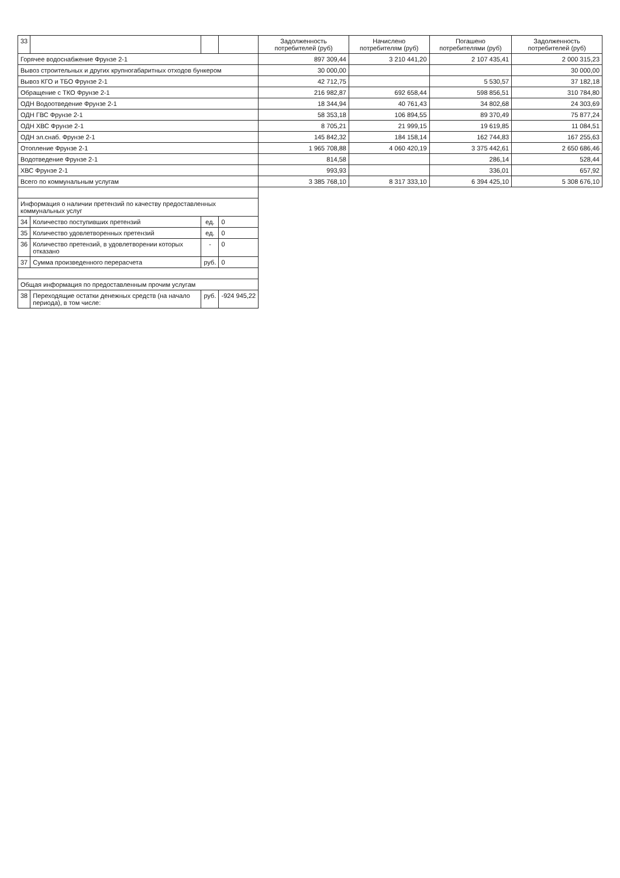| 33 | | | | Задолженность потребителей (руб) | Начислено потребителям (руб) | Погашено потребителями (руб) | Задолженность потребителей (руб) |
| --- | --- | --- | --- | --- | --- | --- | --- |
| Горячее водоснабжение Фрунзе 2-1 | | | | 897 309,44 | 3 210 441,20 | 2 107 435,41 | 2 000 315,23 |
| Вывоз строительных и других крупногабаритных отходов бункером | | | | 30 000,00 | | | 30 000,00 |
| Вывоз КГО и ТБО Фрунзе 2-1 | | | | 42 712,75 | | 5 530,57 | 37 182,18 |
| Обращение с ТКО Фрунзе 2-1 | | | | 216 982,87 | 692 658,44 | 598 856,51 | 310 784,80 |
| ОДН Водоотведение Фрунзе 2-1 | | | | 18 344,94 | 40 761,43 | 34 802,68 | 24 303,69 |
| ОДН ГВС Фрунзе 2-1 | | | | 58 353,18 | 106 894,55 | 89 370,49 | 75 877,24 |
| ОДН ХВС Фрунзе 2-1 | | | | 8 705,21 | 21 999,15 | 19 619,85 | 11 084,51 |
| ОДН эл.снаб. Фрунзе 2-1 | | | | 145 842,32 | 184 158,14 | 162 744,83 | 167 255,63 |
| Отопление Фрунзе 2-1 | | | | 1 965 708,88 | 4 060 420,19 | 3 375 442,61 | 2 650 686,46 |
| Водотведение Фрунзе 2-1 | | | | 814,58 | | 286,14 | 528,44 |
| ХВС Фрунзе 2-1 | | | | 993,93 | | 336,01 | 657,92 |
| Всего по коммунальным услугам | | | | 3 385 768,10 | 8 317 333,10 | 6 394 425,10 | 5 308 676,10 |
| Информация о наличии претензий по качеству предоставленных коммунальных услуг | | | | | | | |
| 34 | Количество поступивших претензий | ед. | 0 | | | | |
| 35 | Количество удовлетворенных претензий | ед. | 0 | | | | |
| 36 | Количество претензий, в удовлетворении которых отказано | - | 0 | | | | |
| 37 | Сумма произведенного перерасчета | руб. | 0 | | | | |
| Общая информация по предоставленным прочим услугам | | | | | | | |
| 38 | Переходящие остатки денежных средств (на начало периода), в том числе: | руб. | -924 945,22 | | | | |